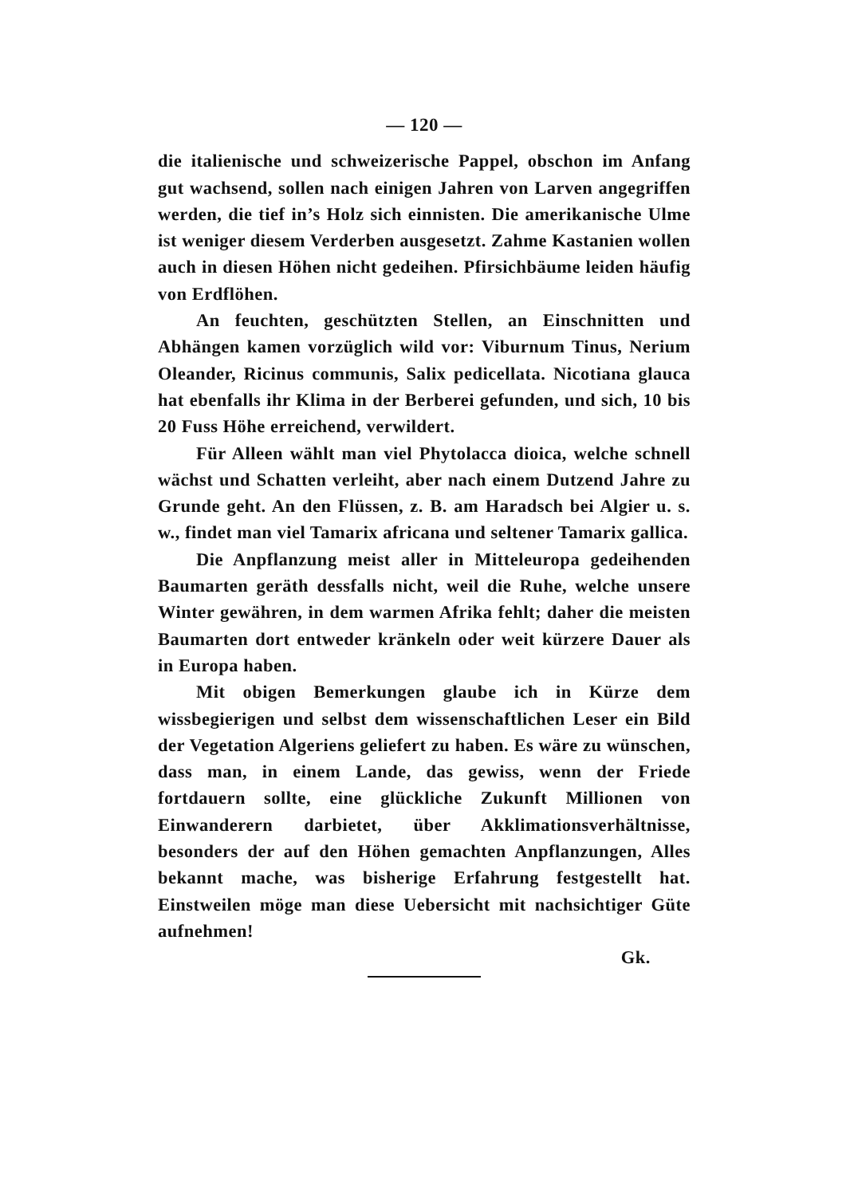— 120 —
die italienische und schweizerische Pappel, obschon im Anfang gut wachsend, sollen nach einigen Jahren von Larven angegriffen werden, die tief in’s Holz sich einnisten. Die amerikanische Ulme ist weniger diesem Verderben ausgesetzt. Zahme Kastanien wollen auch in diesen Höhen nicht gedeihen. Pfirsichbäume leiden häufig von Erdflöhen.
An feuchten, geschützten Stellen, an Einschnitten und Abhängen kamen vorzüglich wild vor: Viburnum Tinus, Nerium Oleander, Ricinus communis, Salix pedicellata. Nicotiana glauca hat ebenfalls ihr Klima in der Berberei gefunden, und sich, 10 bis 20 Fuss Höhe erreichend, verwildert.
Für Alleen wählt man viel Phytolacca dioica, welche schnell wächst und Schatten verleiht, aber nach einem Dutzend Jahre zu Grunde geht. An den Flüssen, z. B. am Haradsch bei Algier u. s. w., findet man viel Tamarix africana und seltener Tamarix gallica.
Die Anpflanzung meist aller in Mitteleuropa gedeihenden Baumarten geräth dessfalls nicht, weil die Ruhe, welche unsere Winter gewähren, in dem warmen Afrika fehlt; daher die meisten Baumarten dort entweder kränkeln oder weit kürzere Dauer als in Europa haben.
Mit obigen Bemerkungen glaube ich in Kürze dem wissbegierigen und selbst dem wissenschaftlichen Leser ein Bild der Vegetation Algeriens geliefert zu haben. Es wäre zu wünschen, dass man, in einem Lande, das gewiss, wenn der Friede fortdauern sollte, eine glückliche Zukunft Millionen von Einwanderern darbietet, über Akklimationsverhältnisse, besonders der auf den Höhen gemachten Anpflanzungen, Alles bekannt mache, was bisherige Erfahrung festgestellt hat. Einstweilen möge man diese Uebersicht mit nachsichtiger Güte aufnehmen!
Gk.